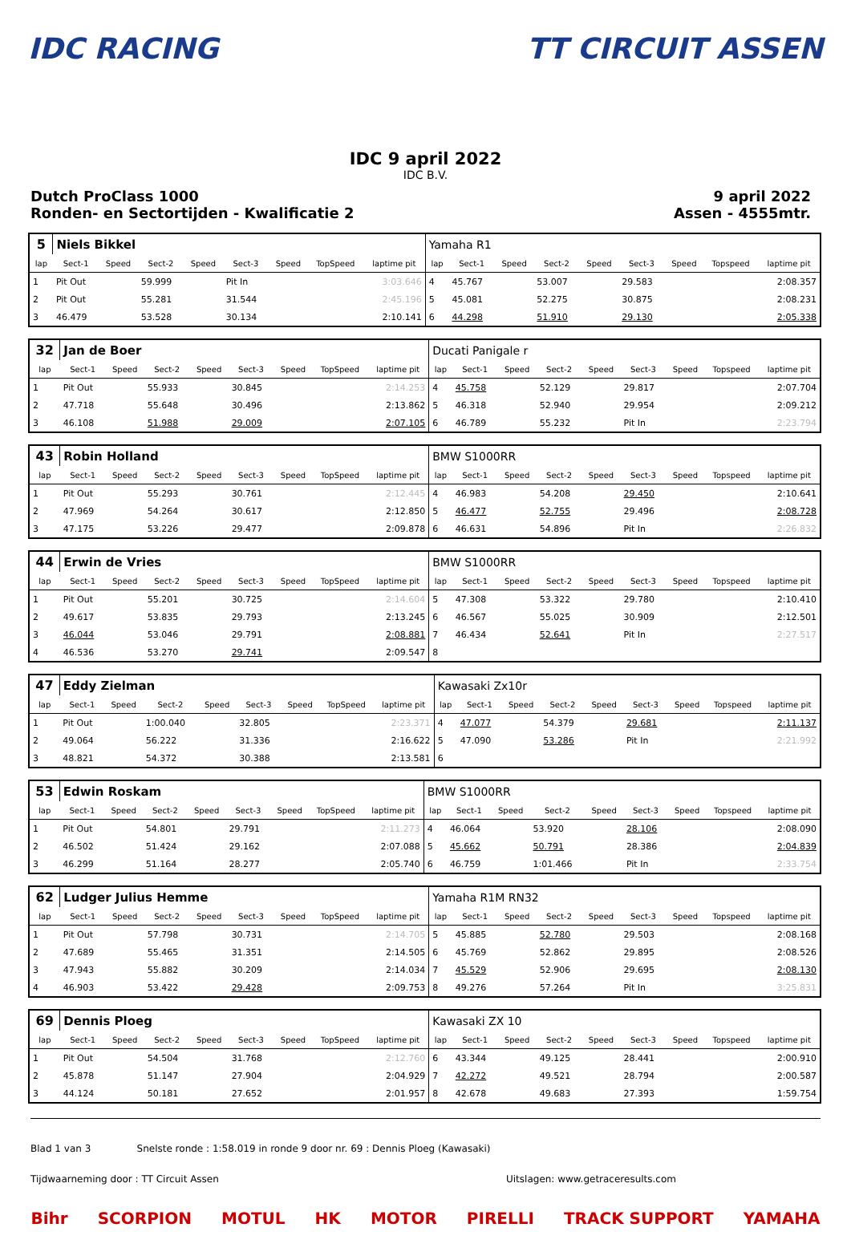IDC RACING TT CIRCUIT ASSEN
IDC 9 april 2022
IDC B.V.
Dutch ProClass 1000
Ronden- en Sectortijden - Kwalificatie 2
9 april 2022
Assen - 4555mtr.
| 5 | Niels Bikkel | | | | | | | | Yamaha R1 | | | | | | | | |
| lap | Sect-1 | Speed | Sect-2 | Speed | Sect-3 | Speed | TopSpeed | laptime pit | lap | Sect-1 | Speed | Sect-2 | Speed | Sect-3 | Speed | Topspeed | laptime pit |
| 1 | Pit Out | | 59.999 | | Pit In | | | 3:03.646 | 4 | 45.767 | | 53.007 | | 29.583 | | | 2:08.357 |
| 2 | Pit Out | | 55.281 | | 31.544 | | | 2:45.196 | 5 | 45.081 | | 52.275 | | 30.875 | | | 2:08.231 |
| 3 | 46.479 | | 53.528 | | 30.134 | | | 2:10.141 | 6 | 44.298 | | 51.910 | | 29.130 | | | 2:05.338 |
| 32 | Jan de Boer | | | | | | | | Ducati Panigale r | | | | | | | | |
| lap | Sect-1 | Speed | Sect-2 | Speed | Sect-3 | Speed | TopSpeed | laptime pit | lap | Sect-1 | Speed | Sect-2 | Speed | Sect-3 | Speed | Topspeed | laptime pit |
| 1 | Pit Out | | 55.933 | | 30.845 | | | 2:14.253 | 4 | 45.758 | | 52.129 | | 29.817 | | | 2:07.704 |
| 2 | 47.718 | | 55.648 | | 30.496 | | | 2:13.862 | 5 | 46.318 | | 52.940 | | 29.954 | | | 2:09.212 |
| 3 | 46.108 | | 51.988 | | 29.009 | | | 2:07.105 | 6 | 46.789 | | 55.232 | | Pit In | | | 2:23.794 |
| 43 | Robin Holland | | | | | | | | BMW S1000RR | | | | | | | | |
| lap | Sect-1 | Speed | Sect-2 | Speed | Sect-3 | Speed | TopSpeed | laptime pit | lap | Sect-1 | Speed | Sect-2 | Speed | Sect-3 | Speed | Topspeed | laptime pit |
| 1 | Pit Out | | 55.293 | | 30.761 | | | 2:12.445 | 4 | 46.983 | | 54.208 | | 29.450 | | | 2:10.641 |
| 2 | 47.969 | | 54.264 | | 30.617 | | | 2:12.850 | 5 | 46.477 | | 52.755 | | 29.496 | | | 2:08.728 |
| 3 | 47.175 | | 53.226 | | 29.477 | | | 2:09.878 | 6 | 46.631 | | 54.896 | | Pit In | | | 2:26.832 |
| 44 | Erwin de Vries | | | | | | | | BMW S1000RR | | | | | | | | |
| lap | Sect-1 | Speed | Sect-2 | Speed | Sect-3 | Speed | TopSpeed | laptime pit | lap | Sect-1 | Speed | Sect-2 | Speed | Sect-3 | Speed | Topspeed | laptime pit |
| 1 | Pit Out | | 55.201 | | 30.725 | | | 2:14.604 | 5 | 47.308 | | 53.322 | | 29.780 | | | 2:10.410 |
| 2 | 49.617 | | 53.835 | | 29.793 | | | 2:13.245 | 6 | 46.567 | | 55.025 | | 30.909 | | | 2:12.501 |
| 3 | 46.044 | | 53.046 | | 29.791 | | | 2:08.881 | 7 | 46.434 | | 52.641 | | Pit In | | | 2:27.517 |
| 4 | 46.536 | | 53.270 | | 29.741 | | | 2:09.547 | 8 | | | | | | | | |
| 47 | Eddy Zielman | | | | | | | | Kawasaki Zx10r | | | | | | | | |
| lap | Sect-1 | Speed | Sect-2 | Speed | Sect-3 | Speed | TopSpeed | laptime pit | lap | Sect-1 | Speed | Sect-2 | Speed | Sect-3 | Speed | Topspeed | laptime pit |
| 1 | Pit Out | | 1:00.040 | | 32.805 | | | 2:23.371 | 4 | 47.077 | | 54.379 | | 29.681 | | | 2:11.137 |
| 2 | 49.064 | | 56.222 | | 31.336 | | | 2:16.622 | 5 | 47.090 | | 53.286 | | Pit In | | | 2:21.992 |
| 3 | 48.821 | | 54.372 | | 30.388 | | | 2:13.581 | 6 | | | | | | | | |
| 53 | Edwin Roskam | | | | | | | | BMW S1000RR | | | | | | | | |
| lap | Sect-1 | Speed | Sect-2 | Speed | Sect-3 | Speed | TopSpeed | laptime pit | lap | Sect-1 | Speed | Sect-2 | Speed | Sect-3 | Speed | Topspeed | laptime pit |
| 1 | Pit Out | | 54.801 | | 29.791 | | | 2:11.273 | 4 | 46.064 | | 53.920 | | 28.106 | | | 2:08.090 |
| 2 | 46.502 | | 51.424 | | 29.162 | | | 2:07.088 | 5 | 45.662 | | 50.791 | | 28.386 | | | 2:04.839 |
| 3 | 46.299 | | 51.164 | | 28.277 | | | 2:05.740 | 6 | 46.759 | | 1:01.466 | | Pit In | | | 2:33.754 |
| 62 | Ludger Julius Hemme | | | | | | | | Yamaha R1M RN32 | | | | | | | | |
| lap | Sect-1 | Speed | Sect-2 | Speed | Sect-3 | Speed | TopSpeed | laptime pit | lap | Sect-1 | Speed | Sect-2 | Speed | Sect-3 | Speed | Topspeed | laptime pit |
| 1 | Pit Out | | 57.798 | | 30.731 | | | 2:14.705 | 5 | 45.885 | | 52.780 | | 29.503 | | | 2:08.168 |
| 2 | 47.689 | | 55.465 | | 31.351 | | | 2:14.505 | 6 | 45.769 | | 52.862 | | 29.895 | | | 2:08.526 |
| 3 | 47.943 | | 55.882 | | 30.209 | | | 2:14.034 | 7 | 45.529 | | 52.906 | | 29.695 | | | 2:08.130 |
| 4 | 46.903 | | 53.422 | | 29.428 | | | 2:09.753 | 8 | 49.276 | | 57.264 | | Pit In | | | 3:25.831 |
| 69 | Dennis Ploeg | | | | | | | | Kawasaki ZX 10 | | | | | | | | |
| lap | Sect-1 | Speed | Sect-2 | Speed | Sect-3 | Speed | TopSpeed | laptime pit | lap | Sect-1 | Speed | Sect-2 | Speed | Sect-3 | Speed | Topspeed | laptime pit |
| 1 | Pit Out | | 54.504 | | 31.768 | | | 2:12.760 | 6 | 43.344 | | 49.125 | | 28.441 | | | 2:00.910 |
| 2 | 45.878 | | 51.147 | | 27.904 | | | 2:04.929 | 7 | 42.272 | | 49.521 | | 28.794 | | | 2:00.587 |
| 3 | 44.124 | | 50.181 | | 27.652 | | | 2:01.957 | 8 | 42.678 | | 49.683 | | 27.393 | | | 1:59.754 |
Blad 1 van 3 Snelste ronde : 1:58.019 in ronde 9 door nr. 69 : Dennis Ploeg (Kawasaki)
Tijdwaarneming door : TT Circuit Assen Uitslagen: www.getraceresults.com
Bihr SCORPION MOTUL HK MOTOR PIRELLI TRACK SUPPORT YAMAHA